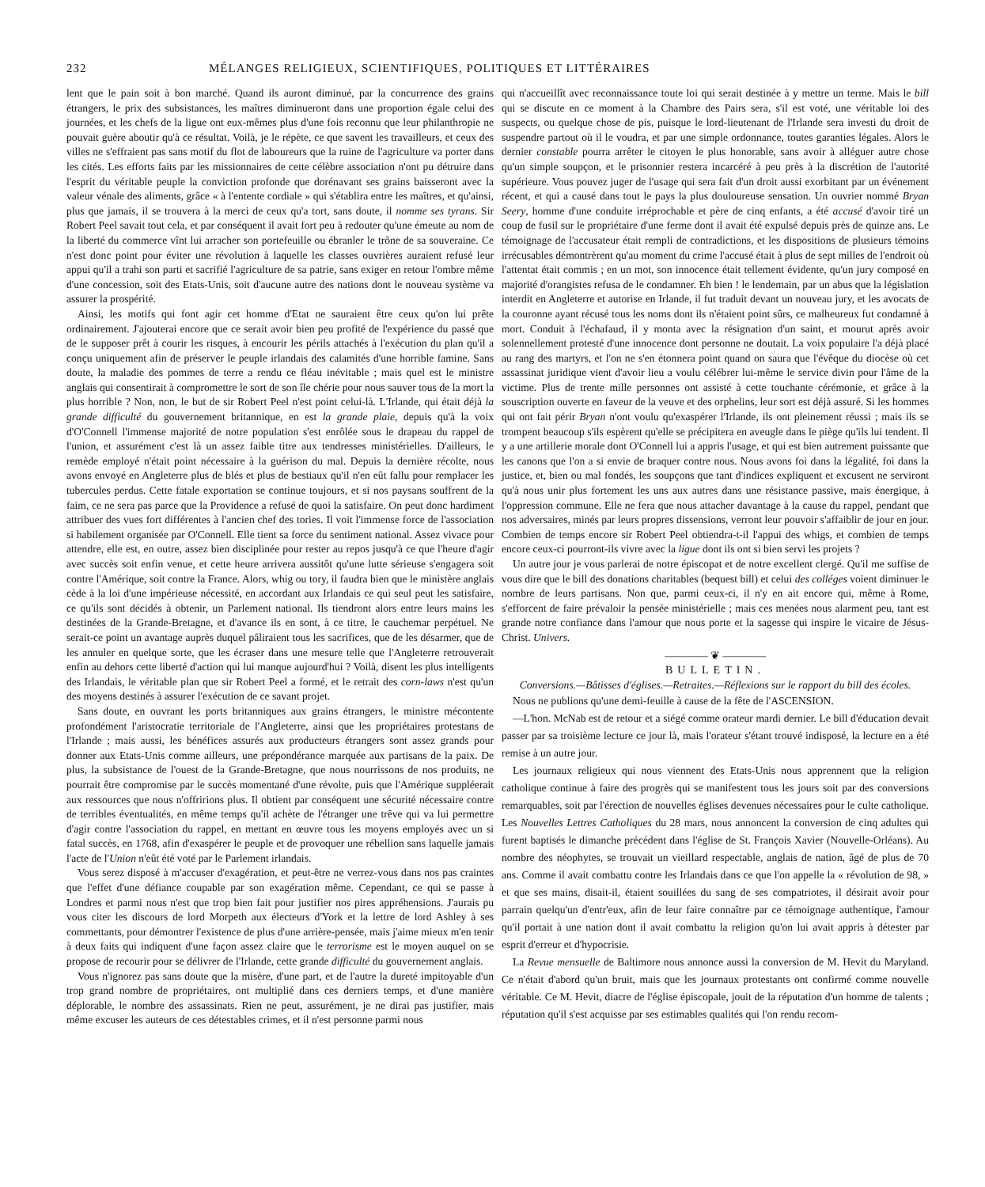232 MÉLANGES RELIGIEUX, SCIENTIFIQUES, POLITIQUES ET LITTÉRAIRES
lent que le pain soit à bon marché. Quand ils auront diminué, par la concurrence des grains étrangers, le prix des subsistances, les maîtres diminueront dans une proportion égale celui des journées, et les chefs de la ligue ont eux-mêmes plus d'une fois reconnu que leur philanthropie ne pouvait guère aboutir qu'à ce résultat. Voilà, je le répète, ce que savent les travailleurs, et ceux des villes ne s'effraient pas sans motif du flot de laboureurs que la ruine de l'agriculture va porter dans les cités. Les efforts faits par les missionnaires de cette célèbre association n'ont pu détruire dans l'esprit du véritable peuple la conviction profonde que dorénavant ses grains baisseront avec la valeur vénale des aliments, grâce « à l'entente cordiale » qui s'établira entre les maîtres, et qu'ainsi, plus que jamais, il se trouvera à la merci de ceux qu'a tort, sans doute, il nomme ses tyrans. Sir Robert Peel savait tout cela, et par conséquent il avait fort peu à redouter qu'une émeute au nom de la liberté du commerce vînt lui arracher son portefeuille ou ébranler le trône de sa souveraine. Ce n'est donc point pour éviter une révolution à laquelle les classes ouvrières auraient refusé leur appui qu'il a trahi son parti et sacrifié l'agriculture de sa patrie, sans exiger en retour l'ombre même d'une concession, soit des Etats-Unis, soit d'aucune autre des nations dont le nouveau système va assurer la prospérité.
Ainsi, les motifs qui font agir cet homme d'Etat ne sauraient être ceux qu'on lui prête ordinairement. J'ajouterai encore que ce serait avoir bien peu profité de l'expérience du passé que de le supposer prêt à courir les risques, à encourir les périls attachés à l'exécution du plan qu'il a conçu uniquement afin de préserver le peuple irlandais des calamités d'une horrible famine. Sans doute, la maladie des pommes de terre a rendu ce fléau inévitable ; mais quel est le ministre anglais qui consentirait à compromettre le sort de son île chérie pour nous sauver tous de la mort la plus horrible ? Non, non, le but de sir Robert Peel n'est point celui-là. L'Irlande, qui était déjà la grande difficulté du gouvernement britannique, en est la grande plaie, depuis qu'à la voix d'O'Connell l'immense majorité de notre population s'est enrôlée sous le drapeau du rappel de l'union, et assurément c'est là un assez faible titre aux tendresses ministérielles. D'ailleurs, le remède employé n'était point nécessaire à la guérison du mal. Depuis la dernière récolte, nous avons envoyé en Angleterre plus de blés et plus de bestiaux qu'il n'en eût fallu pour remplacer les tubercules perdus. Cette fatale exportation se continue toujours, et si nos paysans souffrent de la faim, ce ne sera pas parce que la Providence a refusé de quoi la satisfaire. On peut donc hardiment attribuer des vues fort différentes à l'ancien chef des tories. Il voit l'immense force de l'association si habilement organisée par O'Connell. Elle tient sa force du sentiment national. Assez vivace pour attendre, elle est, en outre, assez bien disciplinée pour rester au repos jusqu'à ce que l'heure d'agir avec succès soit enfin venue, et cette heure arrivera aussitôt qu'une lutte sérieuse s'engagera soit contre l'Amérique, soit contre la France. Alors, whig ou tory, il faudra bien que le ministère anglais cède à la loi d'une impérieuse nécessité, en accordant aux Irlandais ce qui seul peut les satisfaire, ce qu'ils sont décidés à obtenir, un Parlement national. Ils tiendront alors entre leurs mains les destinées de la Grande-Bretagne, et d'avance ils en sont, à ce titre, le cauchemar perpétuel. Ne serait-ce point un avantage auprès duquel pâliraient tous les sacrifices, que de les désarmer, que de les annuler en quelque sorte, que les écraser dans une mesure telle que l'Angleterre retrouverait enfin au dehors cette liberté d'action qui lui manque aujourd'hui ? Voilà, disent les plus intelligents des Irlandais, le véritable plan que sir Robert Peel a formé, et le retrait des corn-laws n'est qu'un des moyens destinés à assurer l'exécution de ce savant projet.
Sans doute, en ouvrant les ports britanniques aux grains étrangers, le ministre mécontente profondément l'aristocratie territoriale de l'Angleterre, ainsi que les propriétaires protestans de l'Irlande ; mais aussi, les bénéfices assurés aux producteurs étrangers sont assez grands pour donner aux Etats-Unis comme ailleurs, une prépondérance marquée aux partisans de la paix. De plus, la subsistance de l'ouest de la Grande-Bretagne, que nous nourrissons de nos produits, ne pourrait être compromise par le succès momentané d'une révolte, puis que l'Amérique suppléerait aux ressources que nous n'offririons plus. Il obtient par conséquent une sécurité nécessaire contre de terribles éventualités, en même temps qu'il achète de l'étranger une trêve qui va lui permettre d'agir contre l'association du rappel, en mettant en œuvre tous les moyens employés avec un si fatal succès, en 1768, afin d'exaspérer le peuple et de provoquer une rébellion sans laquelle jamais l'acte de l'Union n'eût été voté par le Parlement irlandais.
Vous serez disposé à m'accuser d'exagération, et peut-être ne verrez-vous dans nos pas craintes que l'effet d'une défiance coupable par son exagération même. Cependant, ce qui se passe à Londres et parmi nous n'est que trop bien fait pour justifier nos pires appréhensions. J'aurais pu vous citer les discours de lord Morpeth aux électeurs d'York et la lettre de lord Ashley à ses commettants, pour démontrer l'existence de plus d'une arrière-pensée, mais j'aime mieux m'en tenir à deux faits qui indiquent d'une façon assez claire que le terrorisme est le moyen auquel on se propose de recourir pour se délivrer de l'Irlande, cette grande difficulté du gouvernement anglais.
Vous n'ignorez pas sans doute que la misère, d'une part, et de l'autre la dureté impitoyable d'un trop grand nombre de propriétaires, ont multiplié dans ces derniers temps, et d'une manière déplorable, le nombre des assassinats. Rien ne peut, assurément, je ne dirai pas justifier, mais même excuser les auteurs de ces détestables crimes, et il n'est personne parmi nous
qui n'accueillît avec reconnaissance toute loi qui serait destinée à y mettre un terme. Mais le bill qui se discute en ce moment à la Chambre des Pairs sera, s'il est voté, une véritable loi des suspects, ou quelque chose de pis, puisque le lord-lieutenant de l'Irlande sera investi du droit de suspendre partout où il le voudra, et par une simple ordonnance, toutes garanties légales. Alors le dernier constable pourra arrêter le citoyen le plus honorable, sans avoir à alléguer autre chose qu'un simple soupçon, et le prisonnier restera incarcéré à peu près à la discrétion de l'autorité supérieure. Vous pouvez juger de l'usage qui sera fait d'un droit aussi exorbitant par un événement récent, et qui a causé dans tout le pays la plus douloureuse sensation. Un ouvrier nommé Bryan Seery, homme d'une conduite irréprochable et père de cinq enfants, a été accusé d'avoir tiré un coup de fusil sur le propriétaire d'une ferme dont il avait été expulsé depuis près de quinze ans. Le témoignage de l'accusateur était rempli de contradictions, et les dispositions de plusieurs témoins irrécusables démontrèrent qu'au moment du crime l'accusé était à plus de sept milles de l'endroit où l'attentat était commis ; en un mot, son innocence était tellement évidente, qu'un jury composé en majorité d'orangistes refusa de le condamner. Eh bien ! le lendemain, par un abus que la législation interdit en Angleterre et autorise en Irlande, il fut traduit devant un nouveau jury, et les avocats de la couronne ayant récusé tous les noms dont ils n'étaient point sûrs, ce malheureux fut condamné à mort. Conduit à l'échafaud, il y monta avec la résignation d'un saint, et mourut après avoir solennellement protesté d'une innocence dont personne ne doutait. La voix populaire l'a déjà placé au rang des martyrs, et l'on ne s'en étonnera point quand on saura que l'évêque du diocèse où cet assassinat juridique vient d'avoir lieu a voulu célébrer lui-même le service divin pour l'âme de la victime. Plus de trente mille personnes ont assisté à cette touchante cérémonie, et grâce à la souscription ouverte en faveur de la veuve et des orphelins, leur sort est déjà assuré. Si les hommes qui ont fait périr Bryan n'ont voulu qu'exaspérer l'Irlande, ils ont pleinement réussi ; mais ils se trompent beaucoup s'ils espèrent qu'elle se précipitera en aveugle dans le piège qu'ils lui tendent. Il y a une artillerie morale dont O'Connell lui a appris l'usage, et qui est bien autrement puissante que les canons que l'on a si envie de braquer contre nous. Nous avons foi dans la légalité, foi dans la justice, et, bien ou mal fondés, les soupçons que tant d'indices expliquent et excusent ne serviront qu'à nous unir plus fortement les uns aux autres dans une résistance passive, mais énergique, à l'oppression commune. Elle ne fera que nous attacher davantage à la cause du rappel, pendant que nos adversaires, minés par leurs propres dissensions, verront leur pouvoir s'affaiblir de jour en jour. Combien de temps encore sir Robert Peel obtiendra-t-il l'appui des whigs, et combien de temps encore ceux-ci pourront-ils vivre avec la ligue dont ils ont si bien servi les projets ?
Un autre jour je vous parlerai de notre épiscopat et de notre excellent clergé. Qu'il me suffise de vous dire que le bill des donations charitables (bequest bill) et celui des colléges voient diminuer le nombre de leurs partisans. Non que, parmi ceux-ci, il n'y en ait encore qui, même à Rome, s'efforcent de faire prévaloir la pensée ministérielle ; mais ces menées nous alarment peu, tant est grande notre confiance dans l'amour que nous porte et la sagesse qui inspire le vicaire de Jésus-Christ. Univers.
———— ❦ ————
BULLETIN.
Conversions.—Bâtisses d'églises.—Retraites.—Réflexions sur le rapport du bill des écoles.
Nous ne publions qu'une demi-feuille à cause de la fête de l'ASCENSION.
—L'hon. McNab est de retour et a siégé comme orateur mardi dernier. Le bill d'éducation devait passer par sa troisième lecture ce jour là, mais l'orateur s'étant trouvé indisposé, la lecture en a été remise à un autre jour.
Les journaux religieux qui nous viennent des Etats-Unis nous apprennent que la religion catholique continue à faire des progrès qui se manifestent tous les jours soit par des conversions remarquables, soit par l'érection de nouvelles églises devenues nécessaires pour le culte catholique. Les Nouvelles Lettres Catholiques du 28 mars, nous annoncent la conversion de cinq adultes qui furent baptisés le dimanche précédent dans l'église de St. François Xavier (Nouvelle-Orléans). Au nombre des néophytes, se trouvait un vieillard respectable, anglais de nation, âgé de plus de 70 ans. Comme il avait combattu contre les Irlandais dans ce que l'on appelle la « révolution de 98, » et que ses mains, disait-il, étaient souillées du sang de ses compatriotes, il désirait avoir pour parrain quelqu'un d'entr'eux, afin de leur faire connaître par ce témoignage authentique, l'amour qu'il portait à une nation dont il avait combattu la religion qu'on lui avait appris à détester par esprit d'erreur et d'hypocrisie.
La Revue mensuelle de Baltimore nous annonce aussi la conversion de M. Hevit du Maryland. Ce n'était d'abord qu'un bruit, mais que les journaux protestants ont confirmé comme nouvelle véritable. Ce M. Hevit, diacre de l'église épiscopale, jouit de la réputation d'un homme de talents ; réputation qu'il s'est acquisse par ses estimables qualités qui l'on rendu recom-